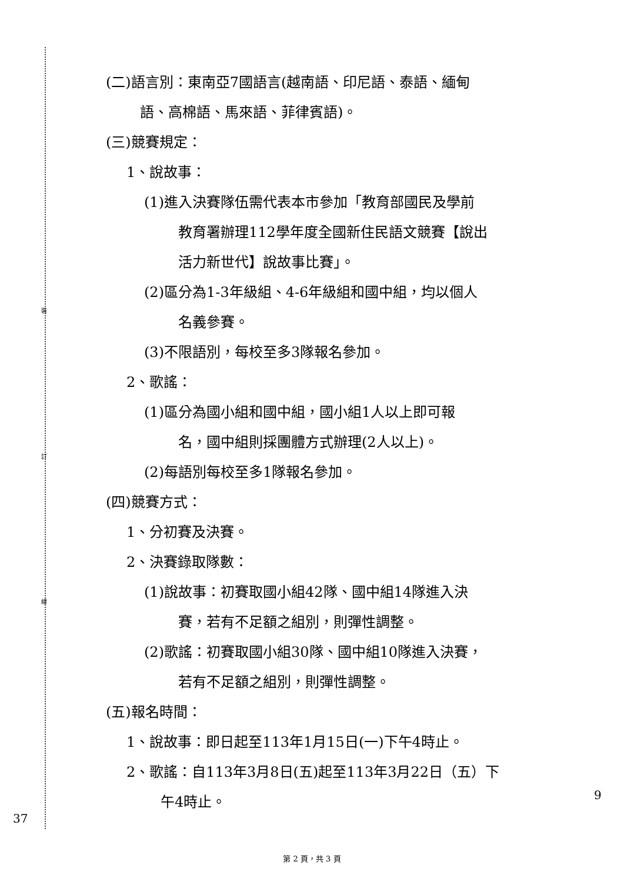裝
訂
線
(二)語言別：東南亞7國語言(越南語、印尼語、泰語、緬甸
語、高棉語、馬來語、菲律賓語)。
(三)競賽規定：
1、說故事：
(1)進入決賽隊伍需代表本市參加「教育部國民及學前
教育署辦理112學年度全國新住民語文競賽【說出
活力新世代】說故事比賽」。
(2)區分為1-3年級組、4-6年級組和國中組，均以個人
名義參賽。
(3)不限語別，每校至多3隊報名參加。
2、歌謠：
(1)區分為國小組和國中組，國小組1人以上即可報
名，國中組則採團體方式辦理(2人以上)。
(2)每語別每校至多1隊報名參加。
(四)競賽方式：
1、分初賽及決賽。
2、決賽錄取隊數：
(1)說故事：初賽取國小組42隊、國中組14隊進入決
賽，若有不足額之組別，則彈性調整。
(2)歌謠：初賽取國小組30隊、國中組10隊進入決賽，
若有不足額之組別，則彈性調整。
(五)報名時間：
1、說故事：即日起至113年1月15日(一)下午4時止。
2、歌謠：自113年3月8日(五)起至113年3月22日（五）下
午4時止。
37
9
第 2 頁，共 3 頁